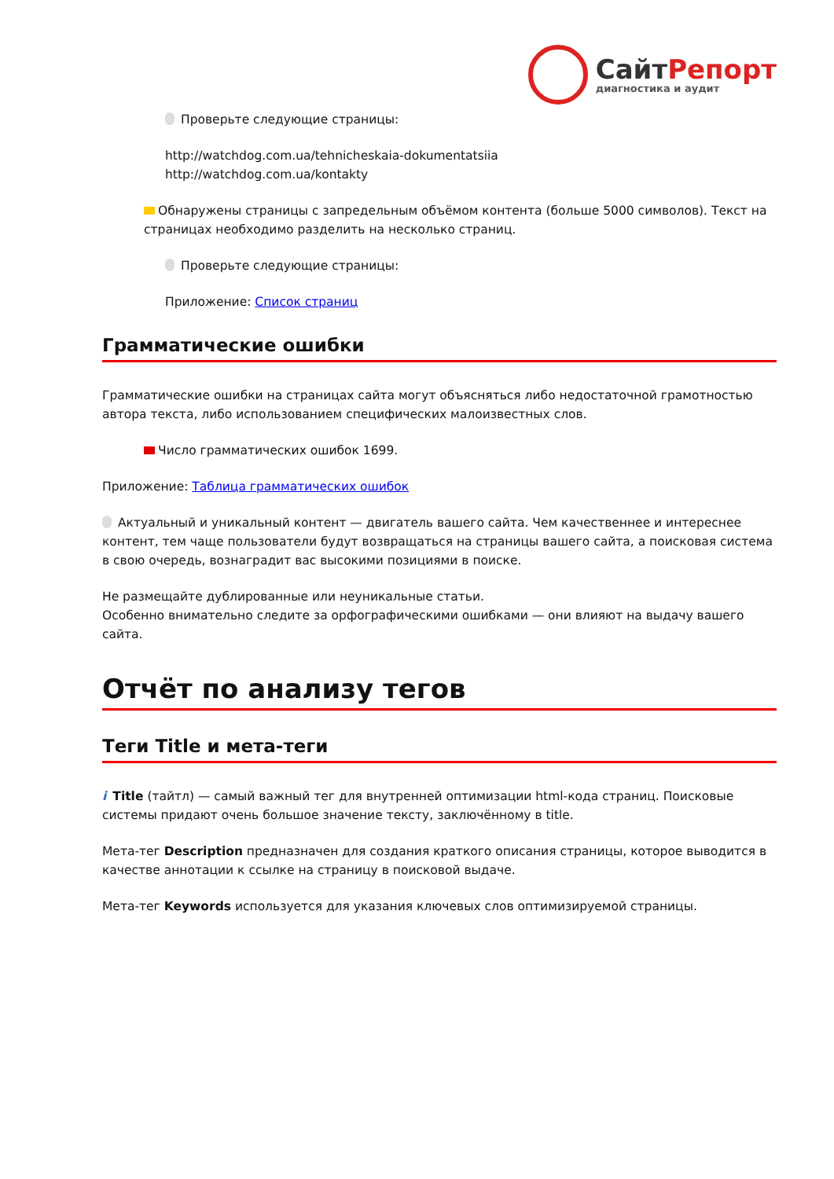СайтРепорт
диагностика и аудит
Проверьте следующие страницы:
http://watchdog.com.ua/tehnicheskaia-dokumentatsiia
http://watchdog.com.ua/kontakty
Обнаружены страницы с запредельным объёмом контента (больше 5000 символов). Текст на страницах необходимо разделить на несколько страниц.
Проверьте следующие страницы:
Приложение: Список страниц
Грамматические ошибки
Грамматические ошибки на страницах сайта могут объясняться либо недостаточной грамотностью автора текста, либо использованием специфических малоизвестных слов.
Число грамматических ошибок 1699.
Приложение: Таблица грамматических ошибок
Актуальный и уникальный контент — двигатель вашего сайта. Чем качественнее и интереснее контент, тем чаще пользователи будут возвращаться на страницы вашего сайта, а поисковая система в свою очередь, вознаградит вас высокими позициями в поиске.
Не размещайте дублированные или неуникальные статьи.
Особенно внимательно следите за орфографическими ошибками — они влияют на выдачу вашего сайта.
Отчёт по анализу тегов
Теги Title и мета-теги
i Title (тайтл) — самый важный тег для внутренней оптимизации html-кода страниц. Поисковые системы придают очень большое значение тексту, заключённому в title.
Мета-тег Description предназначен для создания краткого описания страницы, которое выводится в качестве аннотации к ссылке на страницу в поисковой выдаче.
Мета-тег Keywords используется для указания ключевых слов оптимизируемой страницы.